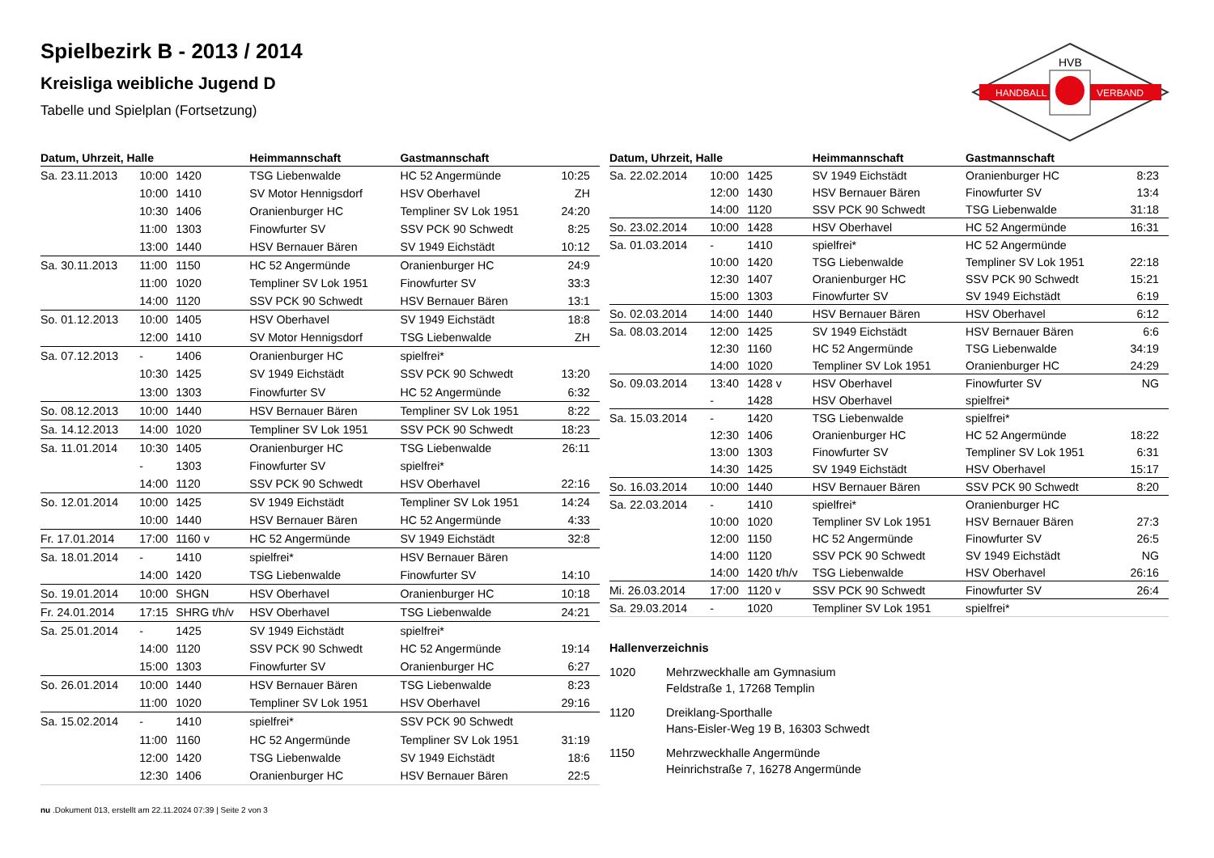HANDBALL
VERBAND
HVB
Spielbezirk B - 2013 / 2014
Kreisliga weibliche Jugend D
Tabelle und Spielplan (Fortsetzung)
| Datum, Uhrzeit, Halle | | | Heimmannschaft | Gastmannschaft | |
| --- | --- | --- | --- | --- | --- |
| Sa. 23.11.2013 | 10:00 | 1420 | TSG Liebenwalde | HC 52 Angermünde | 10:25 |
| | 10:00 | 1410 | SV Motor Hennigsdorf | HSV Oberhavel | ZH |
| | 10:30 | 1406 | Oranienburger HC | Templiner SV Lok 1951 | 24:20 |
| | 11:00 | 1303 | Finowfurter SV | SSV PCK 90 Schwedt | 8:25 |
| | 13:00 | 1440 | HSV Bernauer Bären | SV 1949 Eichstädt | 10:12 |
| Sa. 30.11.2013 | 11:00 | 1150 | HC 52 Angermünde | Oranienburger HC | 24:9 |
| | 11:00 | 1020 | Templiner SV Lok 1951 | Finowfurter SV | 33:3 |
| | 14:00 | 1120 | SSV PCK 90 Schwedt | HSV Bernauer Bären | 13:1 |
| So. 01.12.2013 | 10:00 | 1405 | HSV Oberhavel | SV 1949 Eichstädt | 18:8 |
| | 12:00 | 1410 | SV Motor Hennigsdorf | TSG Liebenwalde | ZH |
| Sa. 07.12.2013 | - | 1406 | Oranienburger HC | spielfrei* | |
| | 10:30 | 1425 | SV 1949 Eichstädt | SSV PCK 90 Schwedt | 13:20 |
| | 13:00 | 1303 | Finowfurter SV | HC 52 Angermünde | 6:32 |
| So. 08.12.2013 | 10:00 | 1440 | HSV Bernauer Bären | Templiner SV Lok 1951 | 8:22 |
| Sa. 14.12.2013 | 14:00 | 1020 | Templiner SV Lok 1951 | SSV PCK 90 Schwedt | 18:23 |
| Sa. 11.01.2014 | 10:30 | 1405 | Oranienburger HC | TSG Liebenwalde | 26:11 |
| | - | 1303 | Finowfurter SV | spielfrei* | |
| | 14:00 | 1120 | SSV PCK 90 Schwedt | HSV Oberhavel | 22:16 |
| So. 12.01.2014 | 10:00 | 1425 | SV 1949 Eichstädt | Templiner SV Lok 1951 | 14:24 |
| | 10:00 | 1440 | HSV Bernauer Bären | HC 52 Angermünde | 4:33 |
| Fr. 17.01.2014 | 17:00 | 1160 v | HC 52 Angermünde | SV 1949 Eichstädt | 32:8 |
| Sa. 18.01.2014 | - | 1410 | spielfrei* | HSV Bernauer Bären | |
| | 14:00 | 1420 | TSG Liebenwalde | Finowfurter SV | 14:10 |
| So. 19.01.2014 | 10:00 | SHGN | HSV Oberhavel | Oranienburger HC | 10:18 |
| Fr. 24.01.2014 | 17:15 | SHRG t/h/v | HSV Oberhavel | TSG Liebenwalde | 24:21 |
| Sa. 25.01.2014 | - | 1425 | SV 1949 Eichstädt | spielfrei* | |
| | 14:00 | 1120 | SSV PCK 90 Schwedt | HC 52 Angermünde | 19:14 |
| | 15:00 | 1303 | Finowfurter SV | Oranienburger HC | 6:27 |
| So. 26.01.2014 | 10:00 | 1440 | HSV Bernauer Bären | TSG Liebenwalde | 8:23 |
| | 11:00 | 1020 | Templiner SV Lok 1951 | HSV Oberhavel | 29:16 |
| Sa. 15.02.2014 | - | 1410 | spielfrei* | SSV PCK 90 Schwedt | |
| | 11:00 | 1160 | HC 52 Angermünde | Templiner SV Lok 1951 | 31:19 |
| | 12:00 | 1420 | TSG Liebenwalde | SV 1949 Eichstädt | 18:6 |
| | 12:30 | 1406 | Oranienburger HC | HSV Bernauer Bären | 22:5 |
| Datum, Uhrzeit, Halle | | | Heimmannschaft | Gastmannschaft | |
| --- | --- | --- | --- | --- | --- |
| Sa. 22.02.2014 | 10:00 | 1425 | SV 1949 Eichstädt | Oranienburger HC | 8:23 |
| | 12:00 | 1430 | HSV Bernauer Bären | Finowfurter SV | 13:4 |
| | 14:00 | 1120 | SSV PCK 90 Schwedt | TSG Liebenwalde | 31:18 |
| So. 23.02.2014 | 10:00 | 1428 | HSV Oberhavel | HC 52 Angermünde | 16:31 |
| Sa. 01.03.2014 | - | 1410 | spielfrei* | HC 52 Angermünde | |
| | 10:00 | 1420 | TSG Liebenwalde | Templiner SV Lok 1951 | 22:18 |
| | 12:30 | 1407 | Oranienburger HC | SSV PCK 90 Schwedt | 15:21 |
| | 15:00 | 1303 | Finowfurter SV | SV 1949 Eichstädt | 6:19 |
| So. 02.03.2014 | 14:00 | 1440 | HSV Bernauer Bären | HSV Oberhavel | 6:12 |
| Sa. 08.03.2014 | 12:00 | 1425 | SV 1949 Eichstädt | HSV Bernauer Bären | 6:6 |
| | 12:30 | 1160 | HC 52 Angermünde | TSG Liebenwalde | 34:19 |
| | 14:00 | 1020 | Templiner SV Lok 1951 | Oranienburger HC | 24:29 |
| So. 09.03.2014 | 13:40 | 1428 v | HSV Oberhavel | Finowfurter SV | NG |
| | - | 1428 | HSV Oberhavel | spielfrei* | |
| Sa. 15.03.2014 | - | 1420 | TSG Liebenwalde | spielfrei* | |
| | 12:30 | 1406 | Oranienburger HC | HC 52 Angermünde | 18:22 |
| | 13:00 | 1303 | Finowfurter SV | Templiner SV Lok 1951 | 6:31 |
| | 14:30 | 1425 | SV 1949 Eichstädt | HSV Oberhavel | 15:17 |
| So. 16.03.2014 | 10:00 | 1440 | HSV Bernauer Bären | SSV PCK 90 Schwedt | 8:20 |
| Sa. 22.03.2014 | - | 1410 | spielfrei* | Oranienburger HC | |
| | 10:00 | 1020 | Templiner SV Lok 1951 | HSV Bernauer Bären | 27:3 |
| | 12:00 | 1150 | HC 52 Angermünde | Finowfurter SV | 26:5 |
| | 14:00 | 1120 | SSV PCK 90 Schwedt | SV 1949 Eichstädt | NG |
| | 14:00 | 1420 t/h/v | TSG Liebenwalde | HSV Oberhavel | 26:16 |
| Mi. 26.03.2014 | 17:00 | 1120 v | SSV PCK 90 Schwedt | Finowfurter SV | 26:4 |
| Sa. 29.03.2014 | - | 1020 | Templiner SV Lok 1951 | spielfrei* | |
Hallenverzeichnis
1020 Mehrzweckhalle am Gymnasium
Feldstraße 1, 17268 Templin
1120 Dreiklang-Sporthalle
Hans-Eisler-Weg 19 B, 16303 Schwedt
1150 Mehrzweckhalle Angermünde
Heinrichstraße 7, 16278 Angermünde
nu .Dokument 013, erstellt am 22.11.2024 07:39 | Seite 2 von 3